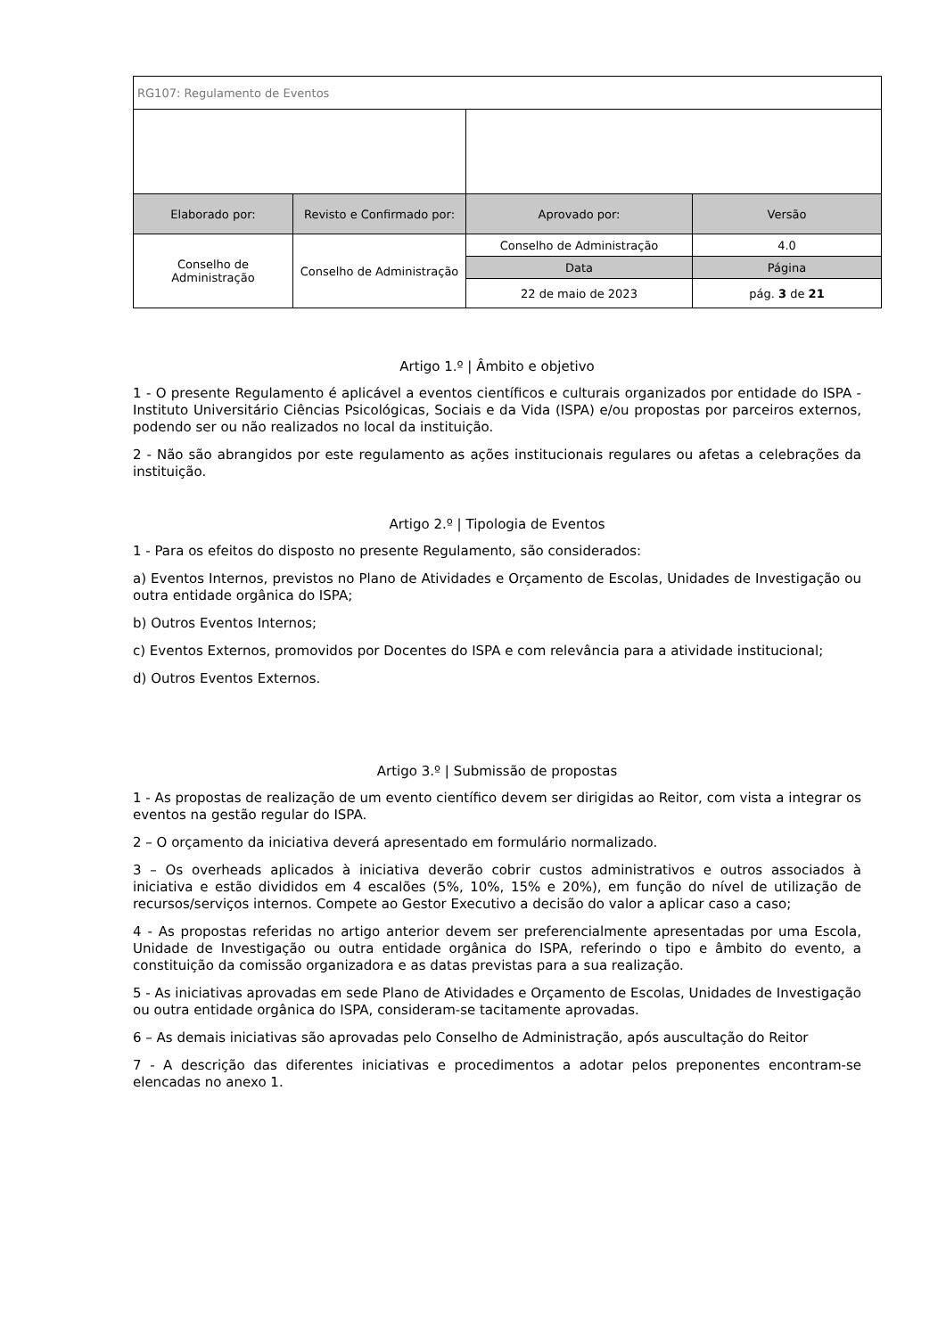| RG107: Regulamento de Eventos | | | |
| Elaborado por: | Revisto e Confirmado por: | Aprovado por: | Versão |
| Conselho de Administração | Conselho de Administração | Conselho de Administração | 4.0 |
| | | Data | Página |
| | | 22 de maio de 2023 | pág. 3 de 21 |
Artigo 1.º | Âmbito e objetivo
1 - O presente Regulamento é aplicável a eventos científicos e culturais organizados por entidade do ISPA - Instituto Universitário Ciências Psicológicas, Sociais e da Vida (ISPA) e/ou propostas por parceiros externos, podendo ser ou não realizados no local da instituição.
2 - Não são abrangidos por este regulamento as ações institucionais regulares ou afetas a celebrações da instituição.
Artigo 2.º | Tipologia de Eventos
1 - Para os efeitos do disposto no presente Regulamento, são considerados:
a) Eventos Internos, previstos no Plano de Atividades e Orçamento de Escolas, Unidades de Investigação ou outra entidade orgânica do ISPA;
b) Outros Eventos Internos;
c) Eventos Externos, promovidos por Docentes do ISPA e com relevância para a atividade institucional;
d) Outros Eventos Externos.
Artigo 3.º | Submissão de propostas
1 - As propostas de realização de um evento científico devem ser dirigidas ao Reitor, com vista a integrar os eventos na gestão regular do ISPA.
2 – O orçamento da iniciativa deverá apresentado em formulário normalizado.
3 – Os overheads aplicados à iniciativa deverão cobrir custos administrativos e outros associados à iniciativa e estão divididos em 4 escalões (5%, 10%, 15% e 20%), em função do nível de utilização de recursos/serviços internos. Compete ao Gestor Executivo a decisão do valor a aplicar caso a caso;
4 - As propostas referidas no artigo anterior devem ser preferencialmente apresentadas por uma Escola, Unidade de Investigação ou outra entidade orgânica do ISPA, referindo o tipo e âmbito do evento, a constituição da comissão organizadora e as datas previstas para a sua realização.
5 - As iniciativas aprovadas em sede Plano de Atividades e Orçamento de Escolas, Unidades de Investigação ou outra entidade orgânica do ISPA, consideram-se tacitamente aprovadas.
6 – As demais iniciativas são aprovadas pelo Conselho de Administração, após auscultação do Reitor
7 - A descrição das diferentes iniciativas e procedimentos a adotar pelos preponentes encontram-se elencadas no anexo 1.